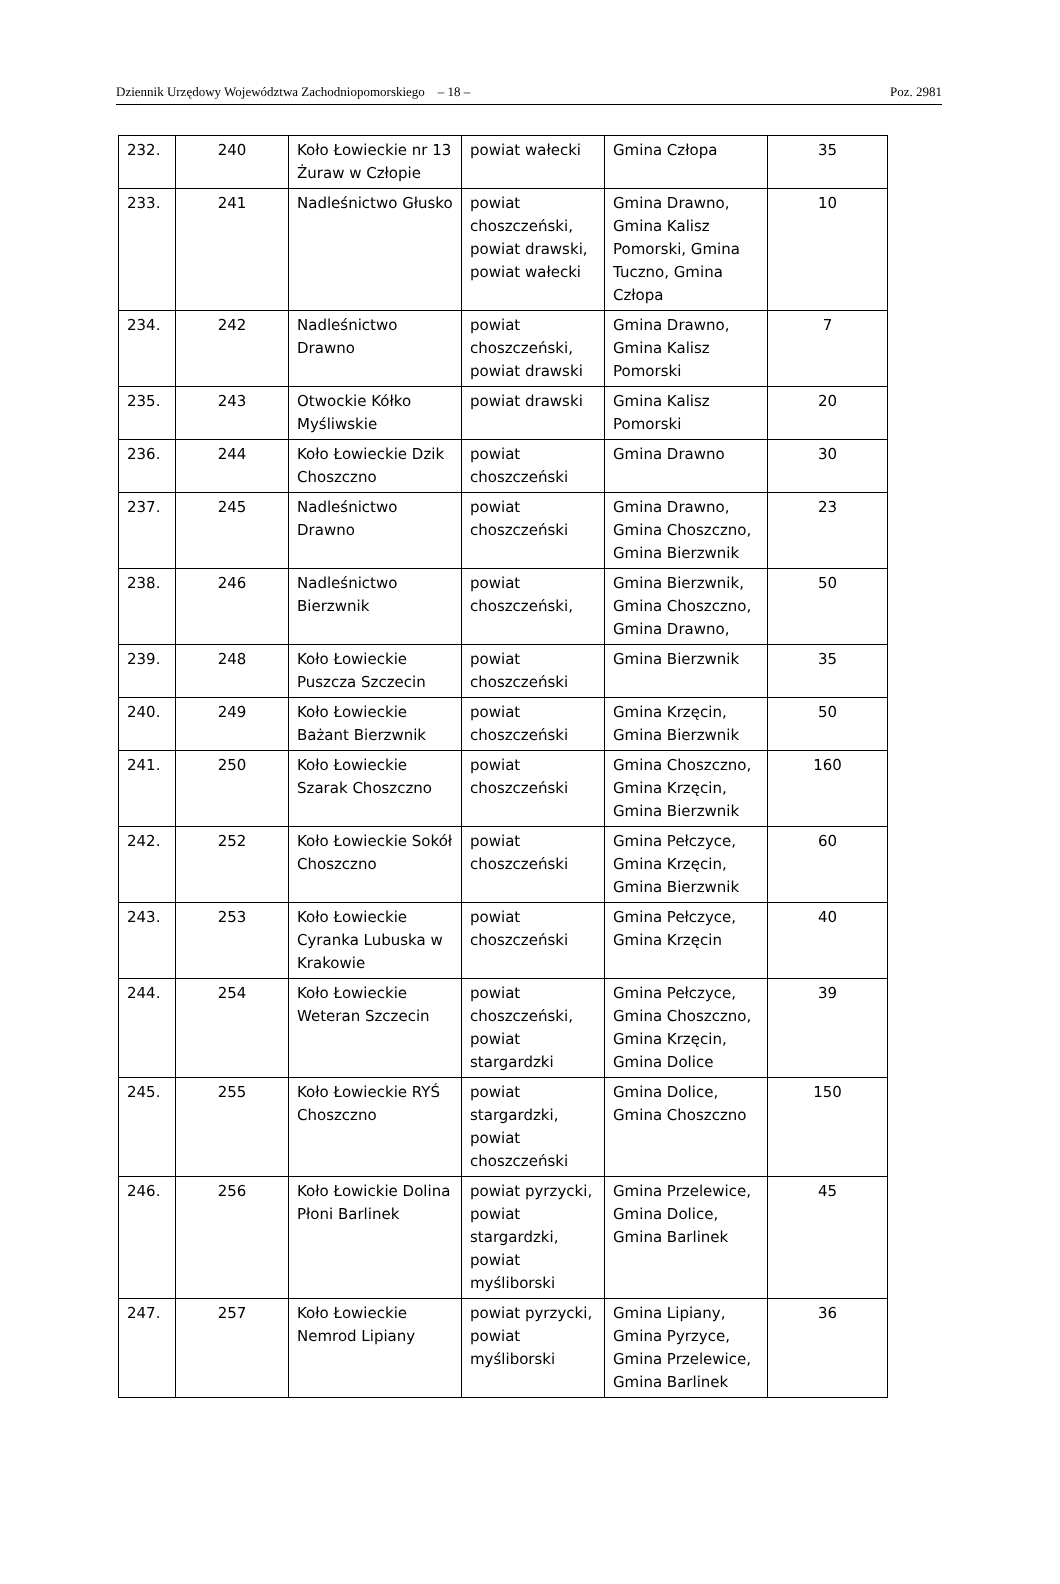Dziennik Urzędowy Województwa Zachodniopomorskiego – 18 – Poz. 2981
| 232. | 240 | Koło Łowieckie nr 13 Żuraw w Człopie | powiat wałecki | Gmina Człopa | 35 |
| 233. | 241 | Nadleśnictwo Głusko | powiat choszczeński, powiat drawski, powiat wałecki | Gmina Drawno, Gmina Kalisz Pomorski, Gmina Tuczno, Gmina Człopa | 10 |
| 234. | 242 | Nadleśnictwo Drawno | powiat choszczeński, powiat drawski | Gmina Drawno, Gmina Kalisz Pomorski | 7 |
| 235. | 243 | Otwockie Kółko Myśliwskie | powiat drawski | Gmina Kalisz Pomorski | 20 |
| 236. | 244 | Koło Łowieckie Dzik Choszczno | powiat choszczeński | Gmina Drawno | 30 |
| 237. | 245 | Nadleśnictwo Drawno | powiat choszczeński | Gmina Drawno, Gmina Choszczno, Gmina Bierzwnik | 23 |
| 238. | 246 | Nadleśnictwo Bierzwnik | powiat choszczeński, | Gmina Bierzwnik, Gmina Choszczno, Gmina Drawno, | 50 |
| 239. | 248 | Koło Łowieckie Puszcza Szczecin | powiat choszczeński | Gmina Bierzwnik | 35 |
| 240. | 249 | Koło Łowieckie Bażant Bierzwnik | powiat choszczeński | Gmina Krzęcin, Gmina Bierzwnik | 50 |
| 241. | 250 | Koło Łowieckie Szarak Choszczno | powiat choszczeński | Gmina Choszczno, Gmina Krzęcin, Gmina Bierzwnik | 160 |
| 242. | 252 | Koło Łowieckie Sokół Choszczno | powiat choszczeński | Gmina Pełczyce, Gmina Krzęcin, Gmina Bierzwnik | 60 |
| 243. | 253 | Koło Łowieckie Cyranka Lubuska w Krakowie | powiat choszczeński | Gmina Pełczyce, Gmina Krzęcin | 40 |
| 244. | 254 | Koło Łowieckie Weteran Szczecin | powiat choszczeński, powiat stargardzki | Gmina Pełczyce, Gmina Choszczno, Gmina Krzęcin, Gmina Dolice | 39 |
| 245. | 255 | Koło Łowieckie RYŚ Choszczno | powiat stargardzki, powiat choszczeński | Gmina Dolice, Gmina Choszczno | 150 |
| 246. | 256 | Koło Łowickie Dolina Płoni Barlinek | powiat pyrzycki, powiat stargardzki, powiat myśliborski | Gmina Przelewice, Gmina Dolice, Gmina Barlinek | 45 |
| 247. | 257 | Koło Łowieckie Nemrod Lipiany | powiat pyrzycki, powiat myśliborski | Gmina Lipiany, Gmina Pyrzyce, Gmina Przelewice, Gmina Barlinek | 36 |